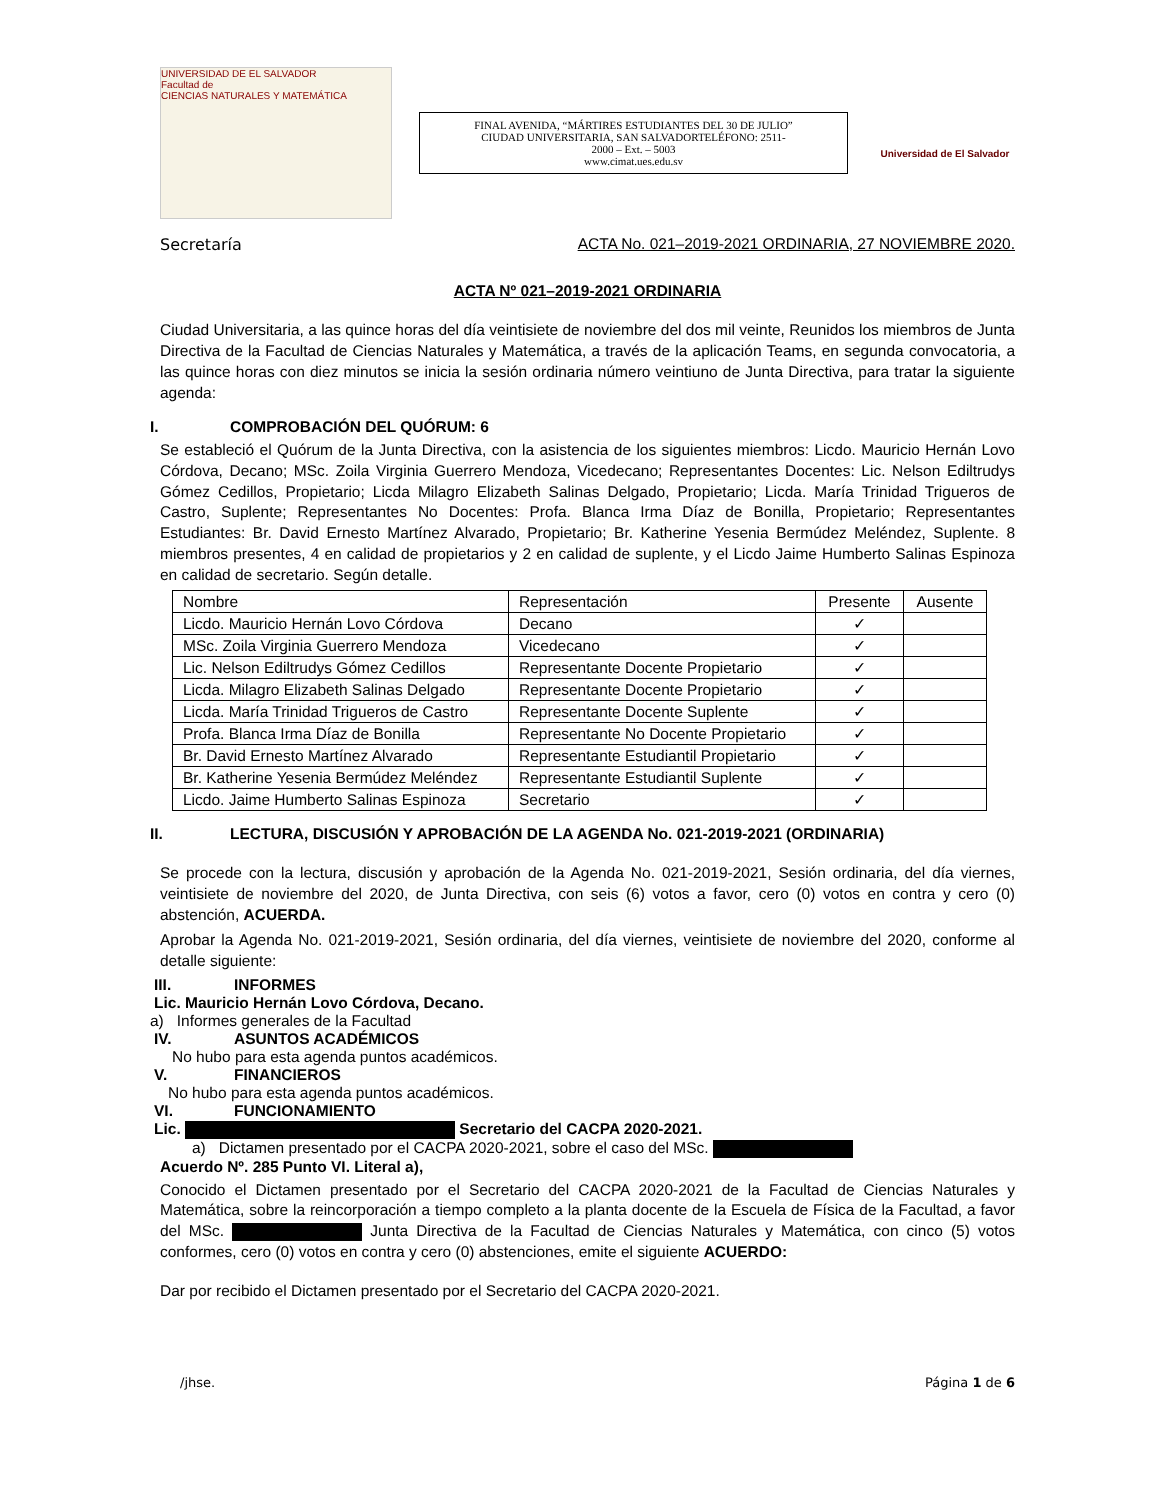UNIVERSIDAD DE EL SALVADOR
Facultad de
CIENCIAS NATURALES Y MATEMÁTICA
FINAL AVENIDA, “MÁRTIRES ESTUDIANTES DEL 30 DE JULIO”
CIUDAD UNIVERSITARIA, SAN SALVADORTELÉFONO: 2511-
2000 – Ext. – 5003
www.cimat.ues.edu.sv
Universidad de El Salvador
Secretaría ACTA No. 021–2019-2021 ORDINARIA, 27 NOVIEMBRE 2020.
ACTA Nº 021–2019-2021 ORDINARIA
Ciudad Universitaria, a las quince horas del día veintisiete de noviembre del dos mil veinte, Reunidos los miembros de Junta Directiva de la Facultad de Ciencias Naturales y Matemática, a través de la aplicación Teams, en segunda convocatoria, a las quince horas con diez minutos se inicia la sesión ordinaria número veintiuno de Junta Directiva, para tratar la siguiente agenda:
I. COMPROBACIÓN DEL QUÓRUM: 6
Se estableció el Quórum de la Junta Directiva, con la asistencia de los siguientes miembros: Licdo. Mauricio Hernán Lovo Córdova, Decano; MSc. Zoila Virginia Guerrero Mendoza, Vicedecano; Representantes Docentes: Lic. Nelson Ediltrudys Gómez Cedillos, Propietario; Licda Milagro Elizabeth Salinas Delgado, Propietario; Licda. María Trinidad Trigueros de Castro, Suplente; Representantes No Docentes: Profa. Blanca Irma Díaz de Bonilla, Propietario; Representantes Estudiantes: Br. David Ernesto Martínez Alvarado, Propietario; Br. Katherine Yesenia Bermúdez Meléndez, Suplente. 8 miembros presentes, 4 en calidad de propietarios y 2 en calidad de suplente, y el Licdo Jaime Humberto Salinas Espinoza en calidad de secretario. Según detalle.
| Nombre | Representación | Presente | Ausente |
| --- | --- | --- | --- |
| Licdo. Mauricio Hernán Lovo Córdova | Decano | ✓ | |
| MSc. Zoila Virginia Guerrero Mendoza | Vicedecano | ✓ | |
| Lic. Nelson Ediltrudys Gómez Cedillos | Representante Docente Propietario | ✓ | |
| Licda. Milagro Elizabeth Salinas Delgado | Representante Docente Propietario | ✓ | |
| Licda. María Trinidad Trigueros de Castro | Representante Docente Suplente | ✓ | |
| Profa. Blanca Irma Díaz de Bonilla | Representante No Docente Propietario | ✓ | |
| Br. David Ernesto Martínez Alvarado | Representante Estudiantil Propietario | ✓ | |
| Br. Katherine Yesenia Bermúdez Meléndez | Representante Estudiantil Suplente | ✓ | |
| Licdo. Jaime Humberto Salinas Espinoza | Secretario | ✓ | |
II. LECTURA, DISCUSIÓN Y APROBACIÓN DE LA AGENDA No. 021-2019-2021 (ORDINARIA)
Se procede con la lectura, discusión y aprobación de la Agenda No. 021-2019-2021, Sesión ordinaria, del día viernes, veintisiete de noviembre del 2020, de Junta Directiva, con seis (6) votos a favor, cero (0) votos en contra y cero (0) abstención, ACUERDA.
Aprobar la Agenda No. 021-2019-2021, Sesión ordinaria, del día viernes, veintisiete de noviembre del 2020, conforme al detalle siguiente:
III. INFORMES
Lic. Mauricio Hernán Lovo Córdova, Decano.
a) Informes generales de la Facultad
IV. ASUNTOS ACADÉMICOS
No hubo para esta agenda puntos académicos.
V. FINANCIEROS
No hubo para esta agenda puntos académicos.
VI. FUNCIONAMIENTO
Lic. Secretario del CACPA 2020-2021.
a) Dictamen presentado por el CACPA 2020-2021, sobre el caso del MSc.
Acuerdo Nº. 285 Punto VI. Literal a),
Conocido el Dictamen presentado por el Secretario del CACPA 2020-2021 de la Facultad de Ciencias Naturales y Matemática, sobre la reincorporación a tiempo completo a la planta docente de la Escuela de Física de la Facultad, a favor del MSc. Junta Directiva de la Facultad de Ciencias Naturales y Matemática, con cinco (5) votos conformes, cero (0) votos en contra y cero (0) abstenciones, emite el siguiente ACUERDO:
Dar por recibido el Dictamen presentado por el Secretario del CACPA 2020-2021.
/jhse. Página 1 de 6